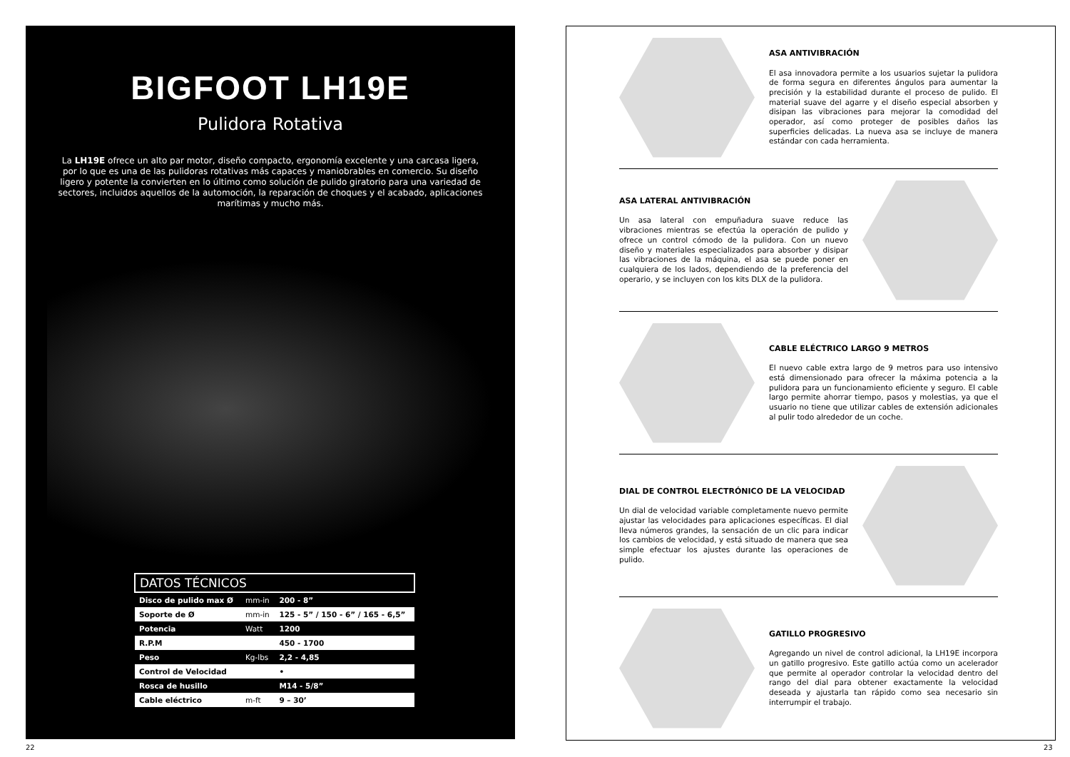BIGFOOT LH19E
Pulidora Rotativa
La LH19E ofrece un alto par motor, diseño compacto, ergonomía excelente y una carcasa ligera, por lo que es una de las pulidoras rotativas más capaces y maniobrables en comercio. Su diseño ligero y potente la convierten en lo último como solución de pulido giratorio para una variedad de sectores, incluidos aquellos de la automoción, la reparación de choques y el acabado, aplicaciones marítimas y mucho más.
| DATOS TÉCNICOS | | |
| --- | --- | --- |
| Disco de pulido max Ø | mm-in | 200 - 8” |
| Soporte de Ø | mm-in | 125 - 5” / 150 - 6” / 165 - 6,5” |
| Potencia | Watt | 1200 |
| R.P.M | | 450 - 1700 |
| Peso | Kg-lbs | 2,2 - 4,85 |
| Control de Velocidad | | • |
| Rosca de husillo | | M14 - 5/8” |
| Cable eléctrico | m-ft | 9 – 30’ |
ASA ANTIVIBRACIÓN
El asa innovadora permite a los usuarios sujetar la pulidora de forma segura en diferentes ángulos para aumentar la precisión y la estabilidad durante el proceso de pulido. El material suave del agarre y el diseño especial absorben y disipan las vibraciones para mejorar la comodidad del operador, así como proteger de posibles daños las superficies delicadas. La nueva asa se incluye de manera estándar con cada herramienta.
ASA LATERAL ANTIVIBRACIÓN
Un asa lateral con empuñadura suave reduce las vibraciones mientras se efectúa la operación de pulido y ofrece un control cómodo de la pulidora. Con un nuevo diseño y materiales especializados para absorber y disipar las vibraciones de la máquina, el asa se puede poner en cualquiera de los lados, dependiendo de la preferencia del operario, y se incluyen con los kits DLX de la pulidora.
CABLE ELÉCTRICO LARGO 9 METROS
El nuevo cable extra largo de 9 metros para uso intensivo está dimensionado para ofrecer la máxima potencia a la pulidora para un funcionamiento eficiente y seguro. El cable largo permite ahorrar tiempo, pasos y molestias, ya que el usuario no tiene que utilizar cables de extensión adicionales al pulir todo alrededor de un coche.
DIAL DE CONTROL ELECTRÓNICO DE LA VELOCIDAD
Un dial de velocidad variable completamente nuevo permite ajustar las velocidades para aplicaciones específicas. El dial lleva números grandes, la sensación de un clic para indicar los cambios de velocidad, y está situado de manera que sea simple efectuar los ajustes durante las operaciones de pulido.
GATILLO PROGRESIVO
Agregando un nivel de control adicional, la LH19E incorpora un gatillo progresivo. Este gatillo actúa como un acelerador que permite al operador controlar la velocidad dentro del rango del dial para obtener exactamente la velocidad deseada y ajustarla tan rápido como sea necesario sin interrumpir el trabajo.
22 23